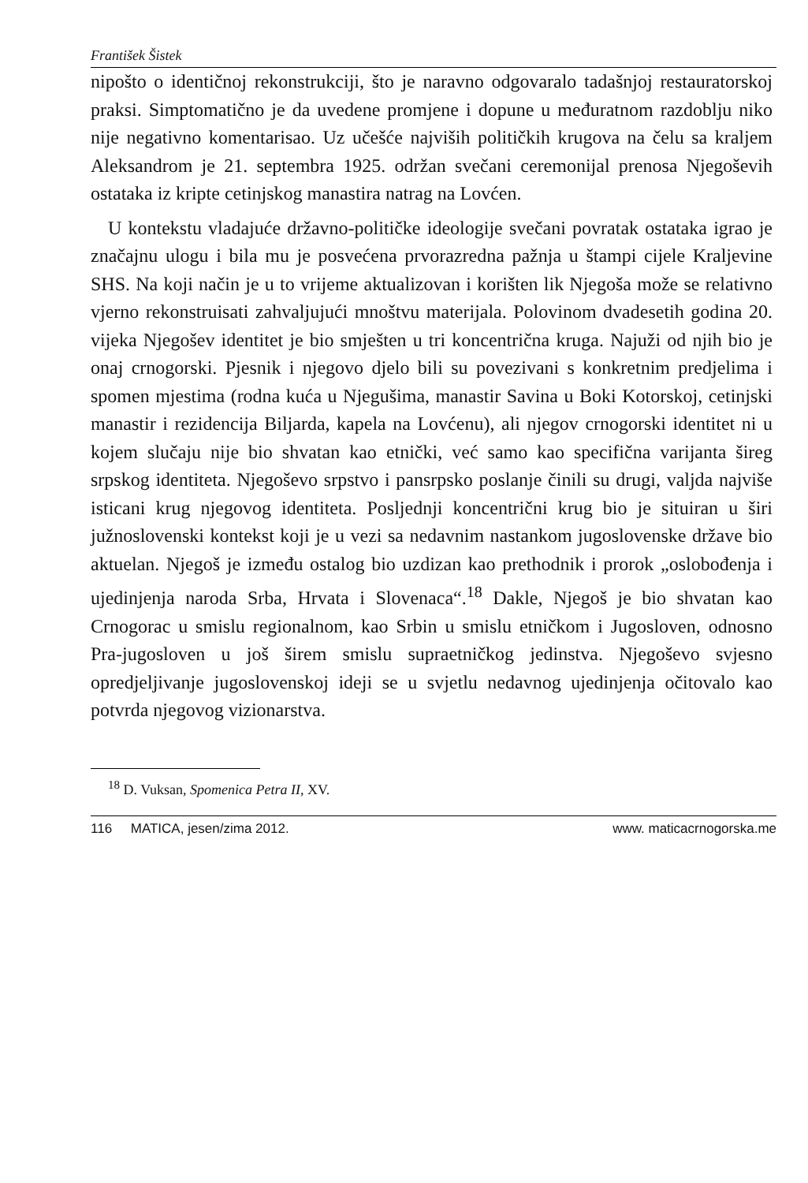František Šistek
nipošto o identičnoj rekonstrukciji, što je naravno odgovaralo tadašnjoj restauratorskoj praksi. Simptomatično je da uvedene promjene i dopune u međuratnom razdoblju niko nije negativno komentarisao. Uz učešće najviših političkih krugova na čelu sa kraljem Aleksandrom je 21. septembra 1925. održan svečani ceremonijal prenosa Njegoševih ostataka iz kripte cetinjskog manastira natrag na Lovćen.
U kontekstu vladajuće državno-političke ideologije svečani povratak ostataka igrao je značajnu ulogu i bila mu je posvećena prvorazredna pažnja u štampi cijele Kraljevine SHS. Na koji način je u to vrijeme aktualizovan i korišten lik Njegoša može se relativno vjerno rekonstruisati zahvaljujući mnoštvu materijala. Polovinom dvadesetih godina 20. vijeka Njegošev identitet je bio smješten u tri koncentrična kruga. Najuži od njih bio je onaj crnogorski. Pjesnik i njegovo djelo bili su povezivani s konkretnim predjelima i spomen mjestima (rodna kuća u Njegušima, manastir Savina u Boki Kotorskoj, cetinjski manastir i rezidencija Biljarda, kapela na Lovćenu), ali njegov crnogorski identitet ni u kojem slučaju nije bio shvatan kao etnički, već samo kao specifična varijanta šireg srpskog identiteta. Njegoševo srpstvo i pansrpsko poslanje činili su drugi, valjda najviše isticani krug njegovog identiteta. Posljednji koncentrični krug bio je situiran u širi južnoslovenski kontekst koji je u vezi sa nedavnim nastankom jugoslovenske države bio aktuelan. Njegoš je između ostalog bio uzdizan kao prethodnik i prorok „oslobođenja i ujedinjenja naroda Srba, Hrvata i Slovenaca“.<sup>18</sup> Dakle, Njegoš je bio shvatan kao Crnogorac u smislu regionalnom, kao Srbin u smislu etničkom i Jugosloven, odnosno Pra-jugosloven u još širem smislu supraetničkog jedinstva. Njegoševo svjesno opredjeljivanje jugoslovenskoj ideji se u svjetlu nedavnog ujedinjenja očitovalo kao potvrda njegovog vizionarstva.
<sup>18</sup> D. Vuksan, Spomenica Petra II, XV.
116 MATICA, jesen/zima 2012. www. maticacrnogorska.me